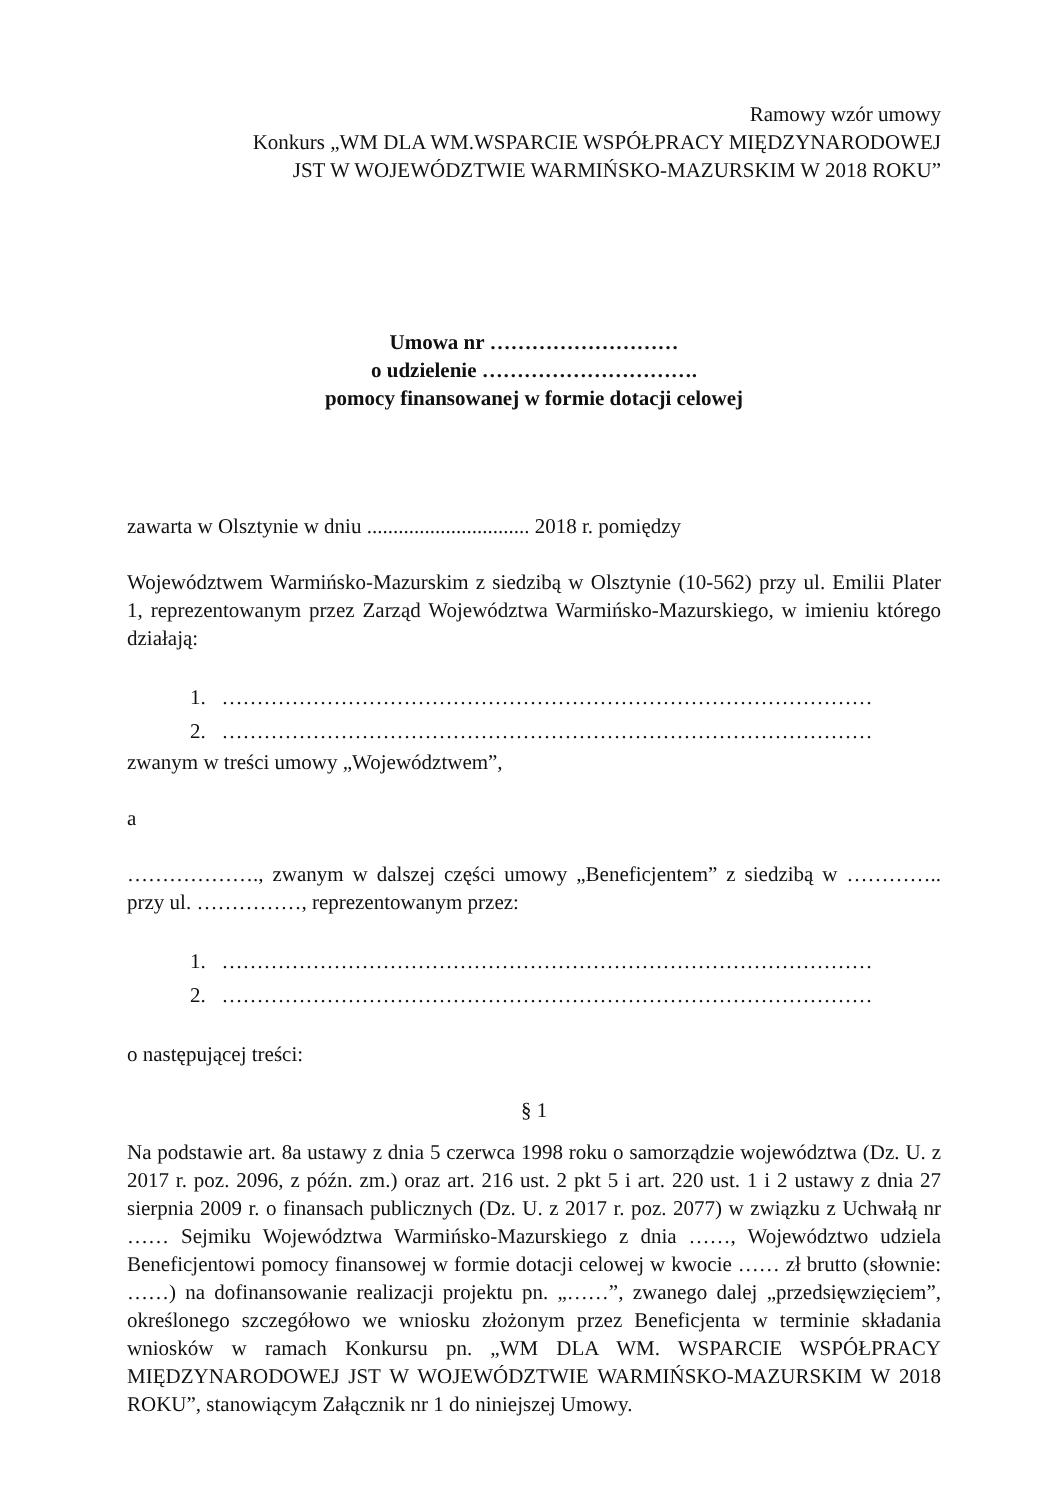Ramowy wzór umowy
Konkurs „WM DLA WM.WSPARCIE WSPÓŁPRACY MIĘDZYNARODOWEJ
JST W WOJEWÓDZTWIE WARMIŃSKO-MAZURSKIM W 2018 ROKU”
Umowa nr ………………………
o udzielenie ………………………….
pomocy finansowanej w formie dotacji celowej
zawarta w Olsztynie w dniu ............................... 2018 r. pomiędzy
Województwem Warmińsko-Mazurskim z siedzibą w Olsztynie (10-562) przy ul. Emilii Plater 1, reprezentowanym przez Zarząd Województwa Warmińsko-Mazurskiego, w imieniu którego działają:
1. …………………………………………………………………………………
2. …………………………………………………………………………………
zwanym w treści umowy „Województwem”,
a
………………., zwanym w dalszej części umowy „Beneficjentem” z siedzibą w ………….. przy ul. ……………, reprezentowanym przez:
1. …………………………………………………………………………………
2. …………………………………………………………………………………
o następującej treści:
§ 1
Na podstawie art. 8a ustawy z dnia 5 czerwca 1998 roku o samorządzie województwa (Dz. U. z 2017 r. poz. 2096, z późn. zm.) oraz art. 216 ust. 2 pkt 5 i art. 220 ust. 1 i 2 ustawy z dnia 27 sierpnia 2009 r. o finansach publicznych (Dz. U. z 2017 r. poz. 2077) w związku z Uchwałą nr …… Sejmiku Województwa Warmińsko-Mazurskiego z dnia ……, Województwo udziela Beneficjentowi pomocy finansowej w formie dotacji celowej w kwocie …… zł brutto (słownie: ……) na dofinansowanie realizacji projektu pn. „……”, zwanego dalej „przedsięwzięciem”, określonego szczegółowo we wniosku złożonym przez Beneficjenta w terminie składania wniosków w ramach Konkursu pn. „WM DLA WM. WSPARCIE WSPÓŁPRACY MIĘDZYNARODOWEJ JST W WOJEWÓDZTWIE WARMIŃSKO-MAZURSKIM W 2018 ROKU”, stanowiącym Załącznik nr 1 do niniejszej Umowy.